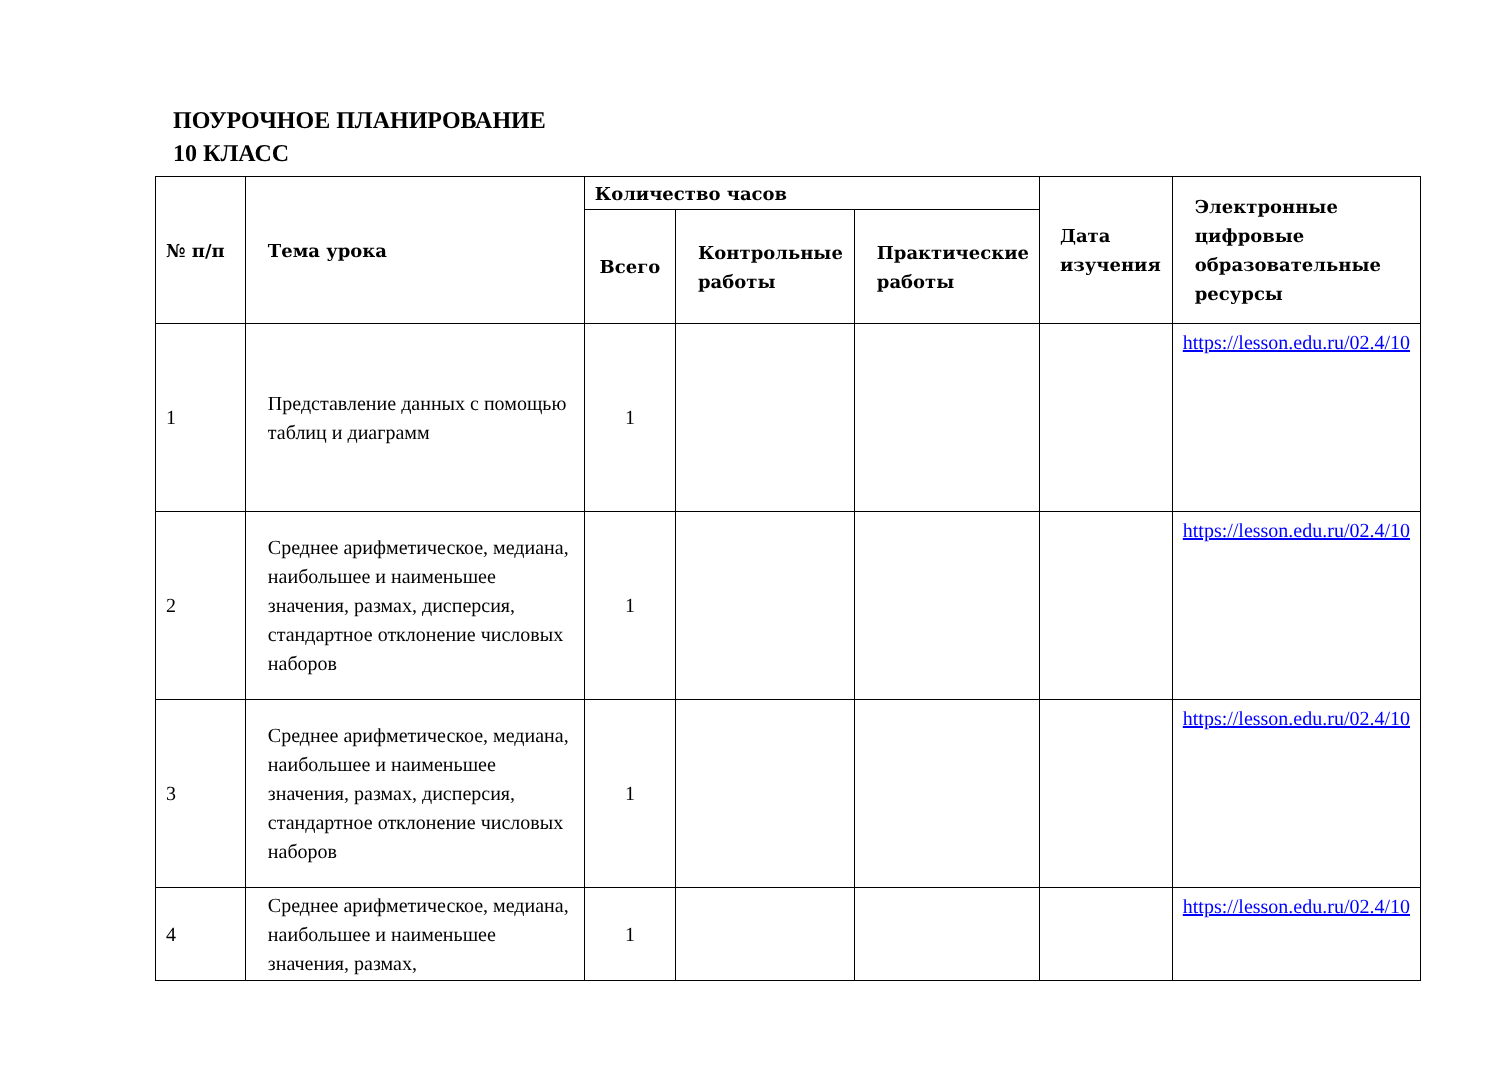ПОУРОЧНОЕ ПЛАНИРОВАНИЕ
10 КЛАСС
| № п/п | Тема урока | Количество часов | | | Дата изучения | Электронные цифровые образовательные ресурсы |
| --- | --- | --- | --- | --- | --- | --- |
| | | Всего | Контрольные работы | Практические работы | | |
| 1 | Представление данных с помощью таблиц и диаграмм | 1 | | | | https://lesson.edu.ru/02.4/10 |
| 2 | Среднее арифметическое, медиана, наибольшее и наименьшее значения, размах, дисперсия, стандартное отклонение числовых наборов | 1 | | | | https://lesson.edu.ru/02.4/10 |
| 3 | Среднее арифметическое, медиана, наибольшее и наименьшее значения, размах, дисперсия, стандартное отклонение числовых наборов | 1 | | | | https://lesson.edu.ru/02.4/10 |
| 4 | Среднее арифметическое, медиана, наибольшее и наименьшее значения, размах, | 1 | | | | https://lesson.edu.ru/02.4/10 |